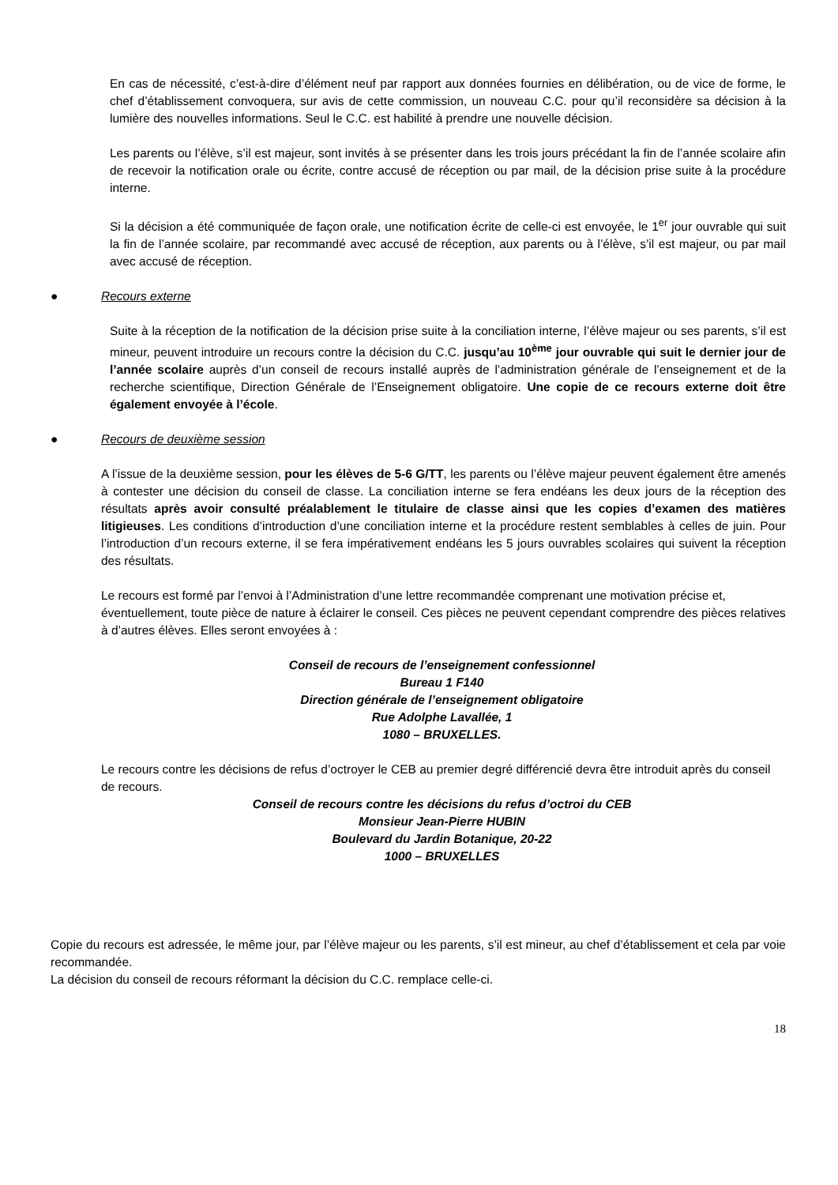En cas de nécessité, c’est-à-dire d’élément neuf par rapport aux données fournies en délibération, ou de vice de forme, le chef d’établissement convoquera, sur avis de cette commission, un nouveau C.C. pour qu’il reconsidère sa décision à la lumière des nouvelles informations. Seul le C.C. est habilité à prendre une nouvelle décision.
Les parents ou l’élève, s’il est majeur, sont invités à se présenter dans les trois jours précédant la fin de l’année scolaire afin de recevoir la notification orale ou écrite, contre accusé de réception ou par mail, de la décision prise suite à la procédure interne.
Si la décision a été communiquée de façon orale, une notification écrite de celle-ci est envoyée, le 1<sup>er</sup> jour ouvrable qui suit la fin de l’année scolaire, par recommandé avec accusé de réception, aux parents ou à l’élève, s’il est majeur, ou par mail avec accusé de réception.
● Recours externe
Suite à la réception de la notification de la décision prise suite à la conciliation interne, l’élève majeur ou ses parents, s’il est mineur, peuvent introduire un recours contre la décision du C.C. jusqu’au 10<sup>ème</sup> jour ouvrable qui suit le dernier jour de l’année scolaire auprès d’un conseil de recours installé auprès de l’administration générale de l’enseignement et de la recherche scientifique, Direction Générale de l’Enseignement obligatoire. Une copie de ce recours externe doit être également envoyée à l’école.
● Recours de deuxième session
A l’issue de la deuxième session, pour les élèves de 5-6 G/TT, les parents ou l’élève majeur peuvent également être amenés à contester une décision du conseil de classe. La conciliation interne se fera endéans les deux jours de la réception des résultats après avoir consulté préalablement le titulaire de classe ainsi que les copies d’examen des matières litigieuses. Les conditions d’introduction d’une conciliation interne et la procédure restent semblables à celles de juin. Pour l’introduction d’un recours externe, il se fera impérativement endéans les 5 jours ouvrables scolaires qui suivent la réception des résultats.
Le recours est formé par l’envoi à l’Administration d’une lettre recommandée comprenant une motivation précise et, éventuellement, toute pièce de nature à éclairer le conseil. Ces pièces ne peuvent cependant comprendre des pièces relatives à d’autres élèves. Elles seront envoyées à :
Conseil de recours de l’enseignement confessionnel
Bureau 1 F140
Direction générale de l’enseignement obligatoire
Rue Adolphe Lavallée, 1
1080 – BRUXELLES.
Le recours contre les décisions de refus d’octroyer le CEB au premier degré différencié devra être introduit après du conseil de recours.
Conseil de recours contre les décisions du refus d’octroi du CEB
Monsieur Jean-Pierre HUBIN
Boulevard du Jardin Botanique, 20-22
1000 – BRUXELLES
Copie du recours est adressée, le même jour, par l’élève majeur ou les parents, s’il est mineur, au chef d’établissement et cela par voie recommandée.
La décision du conseil de recours réformant la décision du C.C. remplace celle-ci.
18